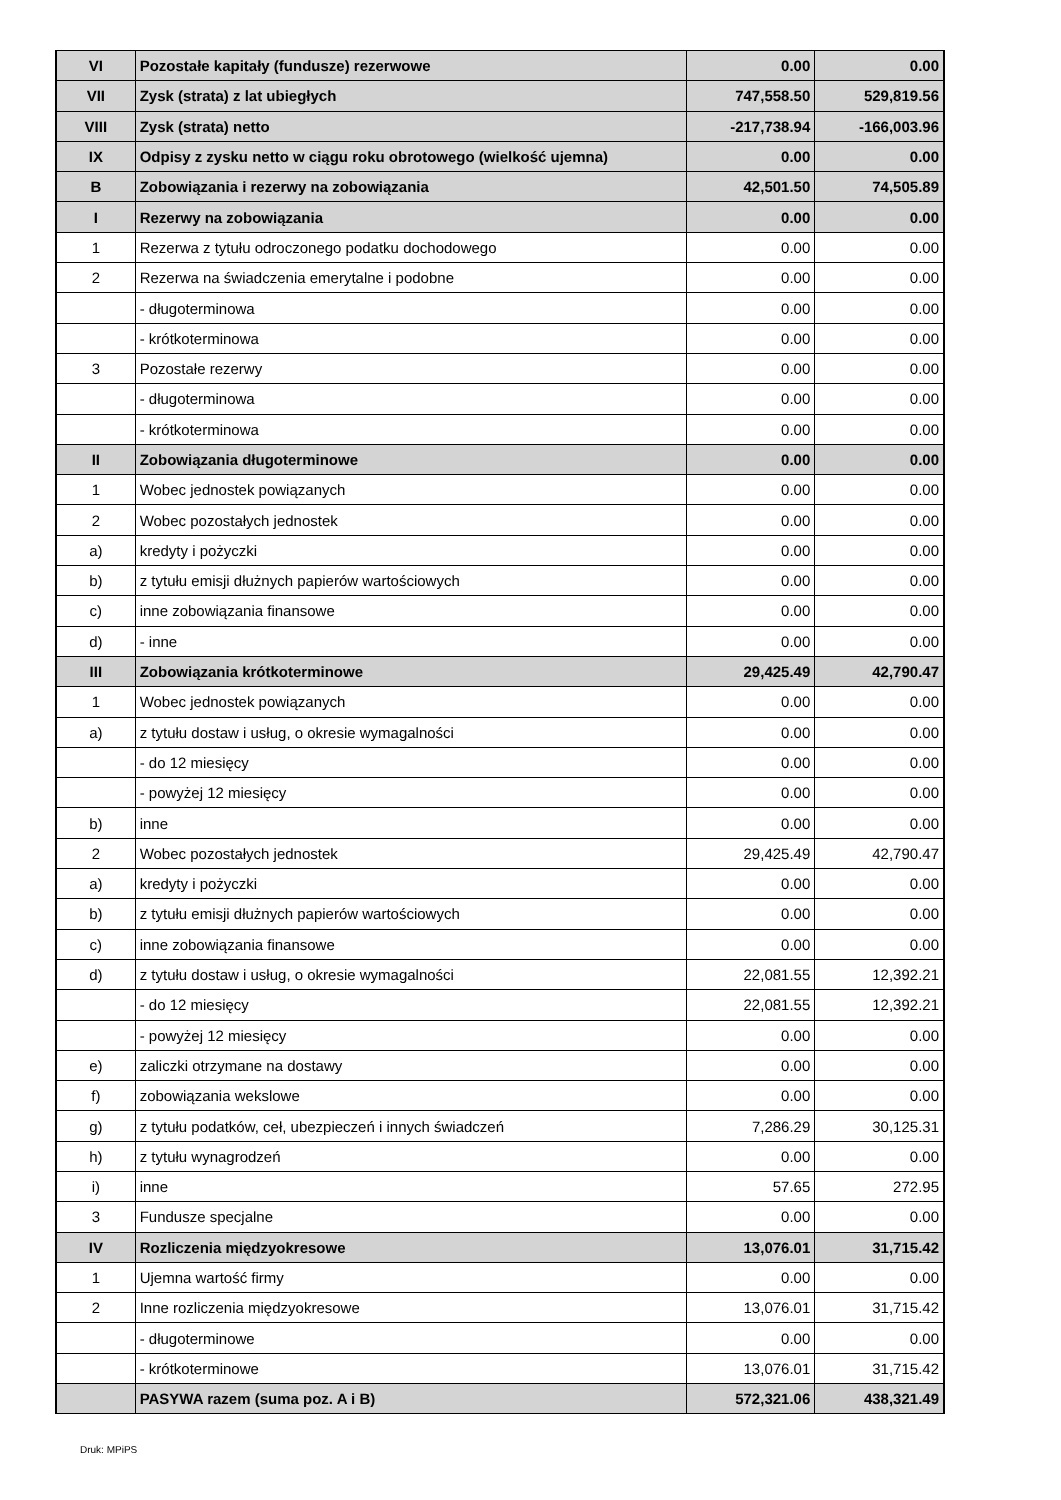| VI | Pozostałe kapitały (fundusze) rezerwowe | 0.00 | 0.00 |
| VII | Zysk (strata) z lat ubiegłych | 747,558.50 | 529,819.56 |
| VIII | Zysk (strata) netto | -217,738.94 | -166,003.96 |
| IX | Odpisy z zysku netto w ciągu roku obrotowego (wielkość ujemna) | 0.00 | 0.00 |
| B | Zobowiązania i rezerwy na zobowiązania | 42,501.50 | 74,505.89 |
| I | Rezerwy na zobowiązania | 0.00 | 0.00 |
| 1 | Rezerwa z tytułu odroczonego podatku dochodowego | 0.00 | 0.00 |
| 2 | Rezerwa na świadczenia emerytalne i podobne | 0.00 | 0.00 |
| | - długoterminowa | 0.00 | 0.00 |
| | - krótkoterminowa | 0.00 | 0.00 |
| 3 | Pozostałe rezerwy | 0.00 | 0.00 |
| | - długoterminowa | 0.00 | 0.00 |
| | - krótkoterminowa | 0.00 | 0.00 |
| II | Zobowiązania długoterminowe | 0.00 | 0.00 |
| 1 | Wobec jednostek powiązanych | 0.00 | 0.00 |
| 2 | Wobec pozostałych jednostek | 0.00 | 0.00 |
| a) | kredyty i pożyczki | 0.00 | 0.00 |
| b) | z tytułu emisji dłużnych papierów wartościowych | 0.00 | 0.00 |
| c) | inne zobowiązania finansowe | 0.00 | 0.00 |
| d) | - inne | 0.00 | 0.00 |
| III | Zobowiązania krótkoterminowe | 29,425.49 | 42,790.47 |
| 1 | Wobec jednostek powiązanych | 0.00 | 0.00 |
| a) | z tytułu dostaw i usług, o okresie wymagalności | 0.00 | 0.00 |
| | - do 12 miesięcy | 0.00 | 0.00 |
| | - powyżej 12 miesięcy | 0.00 | 0.00 |
| b) | inne | 0.00 | 0.00 |
| 2 | Wobec pozostałych jednostek | 29,425.49 | 42,790.47 |
| a) | kredyty i pożyczki | 0.00 | 0.00 |
| b) | z tytułu emisji dłużnych papierów wartościowych | 0.00 | 0.00 |
| c) | inne zobowiązania finansowe | 0.00 | 0.00 |
| d) | z tytułu dostaw i usług, o okresie wymagalności | 22,081.55 | 12,392.21 |
| | - do 12 miesięcy | 22,081.55 | 12,392.21 |
| | - powyżej 12 miesięcy | 0.00 | 0.00 |
| e) | zaliczki otrzymane na dostawy | 0.00 | 0.00 |
| f) | zobowiązania wekslowe | 0.00 | 0.00 |
| g) | z tytułu podatków, ceł, ubezpieczeń i innych świadczeń | 7,286.29 | 30,125.31 |
| h) | z tytułu wynagrodzeń | 0.00 | 0.00 |
| i) | inne | 57.65 | 272.95 |
| 3 | Fundusze specjalne | 0.00 | 0.00 |
| IV | Rozliczenia międzyokresowe | 13,076.01 | 31,715.42 |
| 1 | Ujemna wartość firmy | 0.00 | 0.00 |
| 2 | Inne rozliczenia międzyokresowe | 13,076.01 | 31,715.42 |
| | - długoterminowe | 0.00 | 0.00 |
| | - krótkoterminowe | 13,076.01 | 31,715.42 |
| | PASYWA razem (suma poz. A i B) | 572,321.06 | 438,321.49 |
Druk: MPiPS